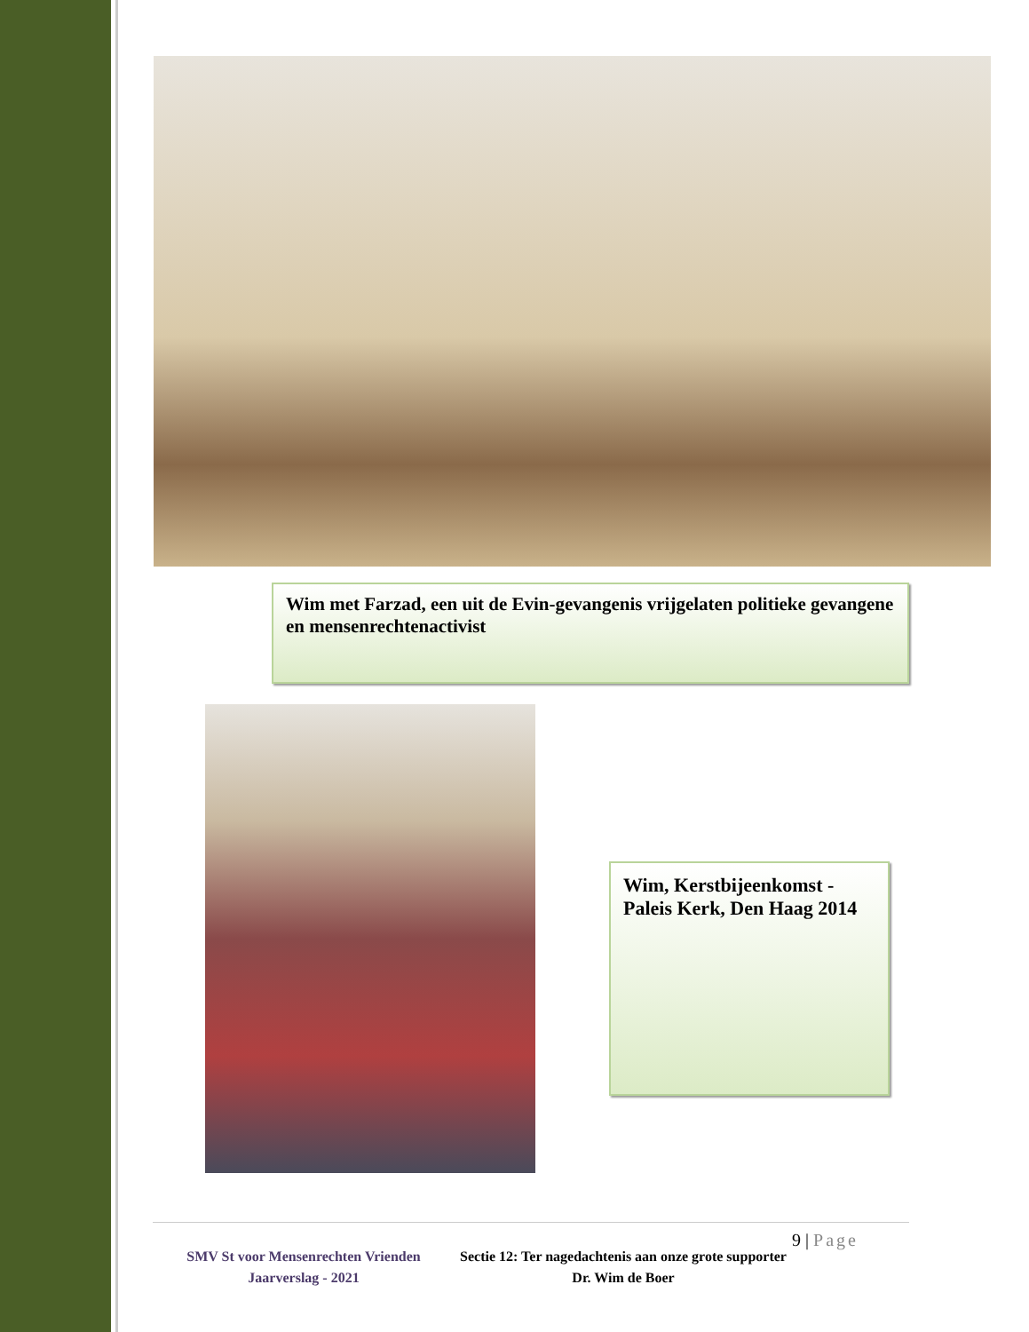Wim met Farzad, een uit de Evin-gevangenis vrijgelaten politieke gevangene en mensenrechtenactivist
Wim, Kerstbijeenkomst - Paleis Kerk, Den Haag 2014
SMV St voor Mensenrechten Vrienden
Jaarverslag - 2021
Sectie 12: Ter nagedachtenis aan onze grote supporter Dr. Wim de Boer
9 | Page